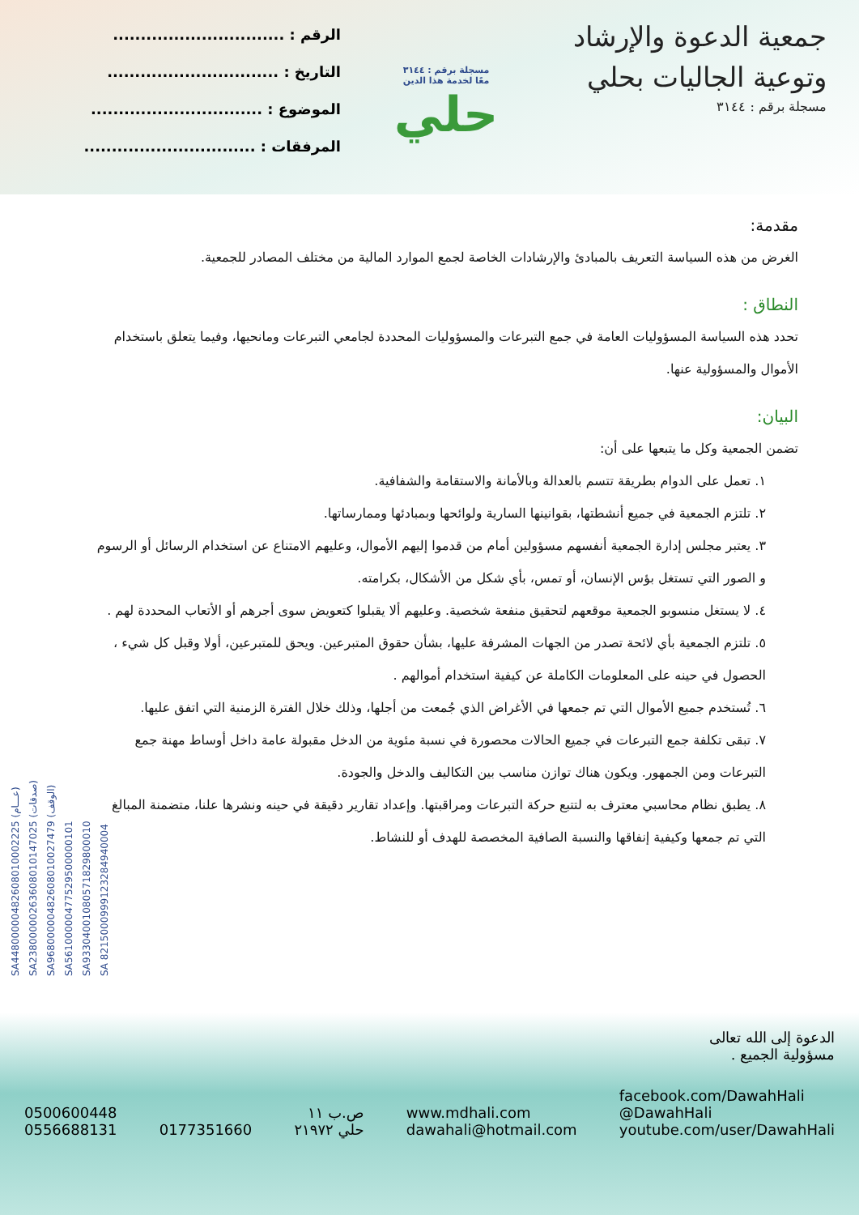جمعية الدعوة والإرشاد وتوعية الجاليات بحلي
مسجلة برقم : ٣١٤٤
مسجلة برقم : ٣١٤٤
معًا لخدمة هذا الدين
حلي
الرقم : ...............................
التاريخ : ...............................
الموضوع : ...............................
المرفقات : ...............................
SA4480000048260801000222​5 (عـــام)
SA2380000026360801014702​5 (صدقات)
SA9680000048260801002747​9 (الوقف)
SA5610000047752950000010​1
SA9330400108057182980001​0
SA 8215000999123284940004
مقدمة:
الغرض من هذه السياسة التعريف بالمبادئ والإرشادات الخاصة لجمع الموارد المالية من مختلف المصادر للجمعية.
النطاق :
تحدد هذه السياسة المسؤوليات العامة في جمع التبرعات والمسؤوليات المحددة لجامعي التبرعات ومانحيها، وفيما يتعلق باستخدام الأموال والمسؤولية عنها.
البيان:
تضمن الجمعية وكل ما يتبعها على أن:
١. تعمل على الدوام بطريقة تتسم بالعدالة وبالأمانة والاستقامة والشفافية.
٢. تلتزم الجمعية في جميع أنشطتها، بقوانينها السارية ولوائحها وبمبادئها وممارساتها.
٣. يعتبر مجلس إدارة الجمعية أنفسهم مسؤولين أمام من قدموا إليهم الأموال، وعليهم الامتناع عن استخدام الرسائل أو الرسوم و الصور التي تستغل بؤس الإنسان، أو تمس، بأي شكل من الأشكال، بكرامته.
٤. لا يستغل منسوبو الجمعية موقعهم لتحقيق منفعة شخصية. وعليهم ألا يقبلوا كتعويض سوى أجرهم أو الأتعاب المحددة لهم .
٥. تلتزم الجمعية بأي لائحة تصدر من الجهات المشرفة عليها، بشأن حقوق المتبرعين. ويحق للمتبرعين، أولا وقبل كل شيء ، الحصول في حينه على المعلومات الكاملة عن كيفية استخدام أموالهم .
٦. تُستخدم جميع الأموال التي تم جمعها في الأغراض الذي جُمعت من أجلها، وذلك خلال الفترة الزمنية التي اتفق عليها.
٧. تبقى تكلفة جمع التبرعات في جميع الحالات محصورة في نسبة مئوية من الدخل مقبولة عامة داخل أوساط مهنة جمع التبرعات ومن الجمهور. ويكون هناك توازن مناسب بين التكاليف والدخل والجودة.
٨. يطبق نظام محاسبي معترف به لتتبع حركة التبرعات ومراقبتها. وإعداد تقارير دقيقة في حينه ونشرها علنا، متضمنة المبالغ التي تم جمعها وكيفية إنفاقها والنسبة الصافية المخصصة للهدف أو للنشاط.
الدعوة إلى الله تعالى
مسؤولية الجميع .
0500600448
0556688131
0177351660
ص.ب ١١
حلي ٢١٩٧٢
www.mdhali.com
dawahali@hotmail.com
facebook.com/DawahHali
@DawahHali
youtube.com/user/DawahHali